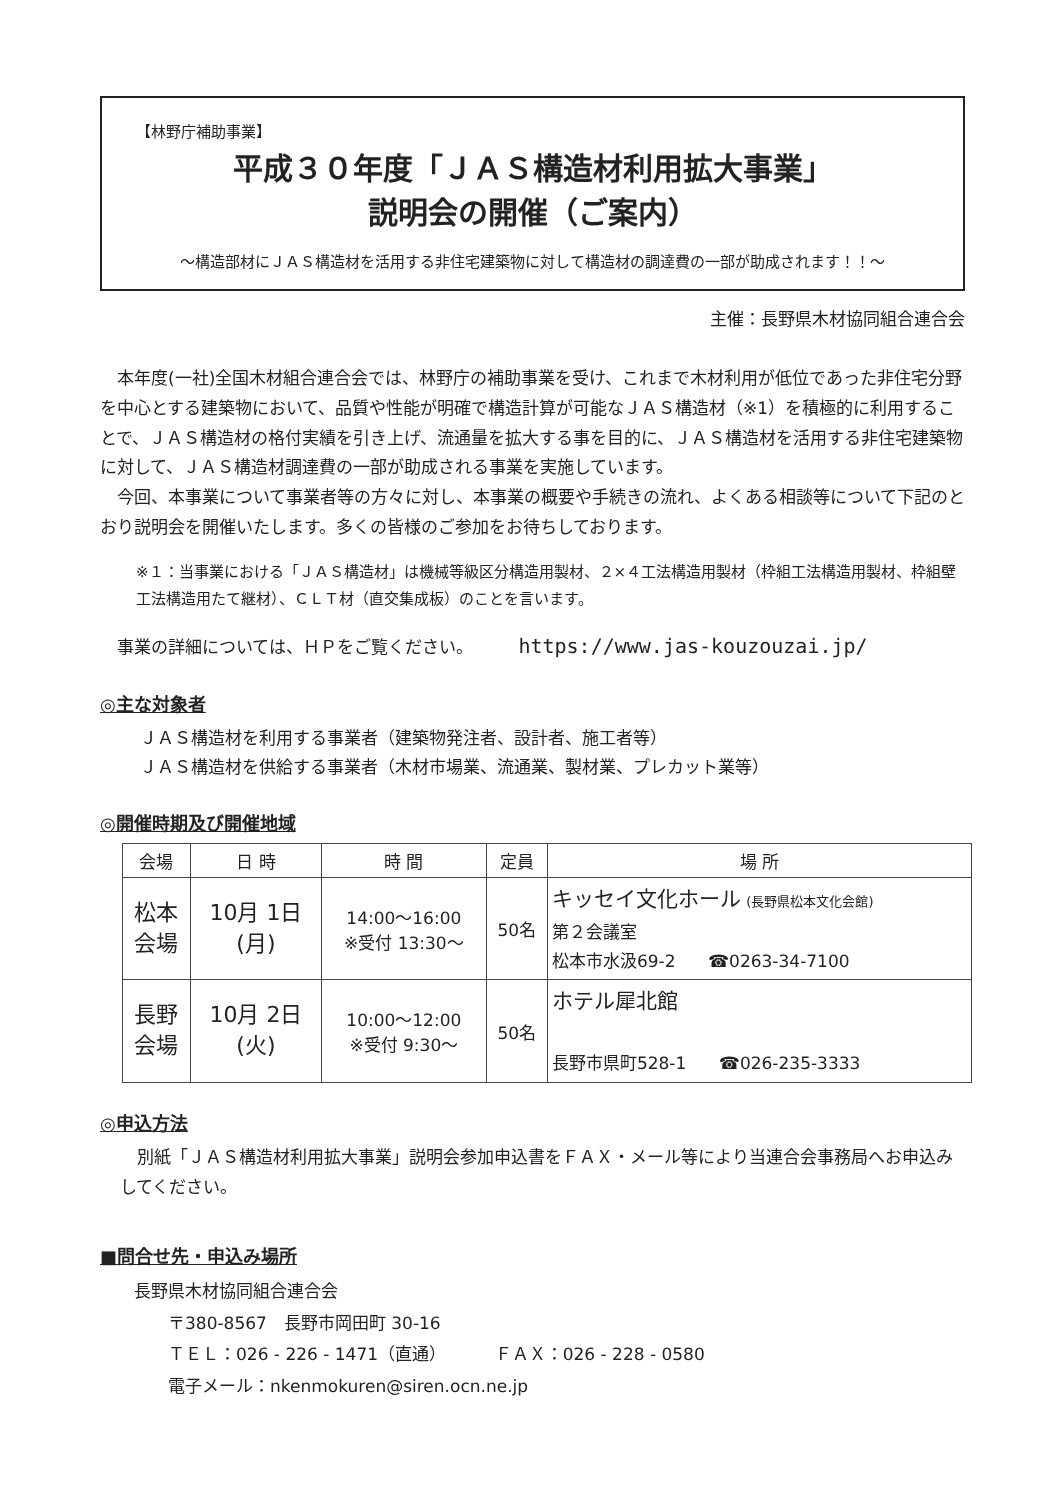【林野庁補助事業】
平成３０年度「ＪＡＳ構造材利用拡大事業」
説明会の開催（ご案内）
～構造部材にＪＡＳ構造材を活用する非住宅建築物に対して構造材の調達費の一部が助成されます！！～
主催：長野県木材協同組合連合会
本年度(一社)全国木材組合連合会では、林野庁の補助事業を受け、これまで木材利用が低位であった非住宅分野を中心とする建築物において、品質や性能が明確で構造計算が可能なＪＡＳ構造材（※1）を積極的に利用することで、ＪＡＳ構造材の格付実績を引き上げ、流通量を拡大する事を目的に、ＪＡＳ構造材を活用する非住宅建築物に対して、ＪＡＳ構造材調達費の一部が助成される事業を実施しています。
今回、本事業について事業者等の方々に対し、本事業の概要や手続きの流れ、よくある相談等について下記のとおり説明会を開催いたします。多くの皆様のご参加をお待ちしております。
※１：当事業における「ＪＡＳ構造材」は機械等級区分構造用製材、２×４工法構造用製材（枠組工法構造用製材、枠組壁工法構造用たて継材）、ＣＬＴ材（直交集成板）のことを言います。
事業の詳細については、ＨＰをご覧ください。 https://www.jas-kouzouzai.jp/
◎主な対象者
ＪＡＳ構造材を利用する事業者（建築物発注者、設計者、施工者等）
ＪＡＳ構造材を供給する事業者（木材市場業、流通業、製材業、プレカット業等）
◎開催時期及び開催地域
| 会場 | 日 時 | 時 間 | 定員 | 場 所 |
| --- | --- | --- | --- | --- |
| 松本 会場 | 10月 1日 (月) | 14:00～16:00 ※受付 13:30～ | 50名 | キッセイ文化ホール (長野県松本文化会館) 第２会議室 松本市水汲69-2 ☎0263-34-7100 |
| 長野 会場 | 10月 2日 (火) | 10:00～12:00 ※受付 9:30～ | 50名 | ホテル犀北館 長野市県町528-1 ☎026-235-3333 |
◎申込方法
別紙「ＪＡＳ構造材利用拡大事業」説明会参加申込書をＦＡＸ・メール等により当連合会事務局へお申込みしてください。
■問合せ先・申込み場所
長野県木材協同組合連合会
〒380-8567　長野市岡田町 30-16
ＴＥＬ：026 - 226 - 1471（直通） ＦＡＸ：026 - 228 - 0580
電子メール：nkenmokuren@siren.ocn.ne.jp